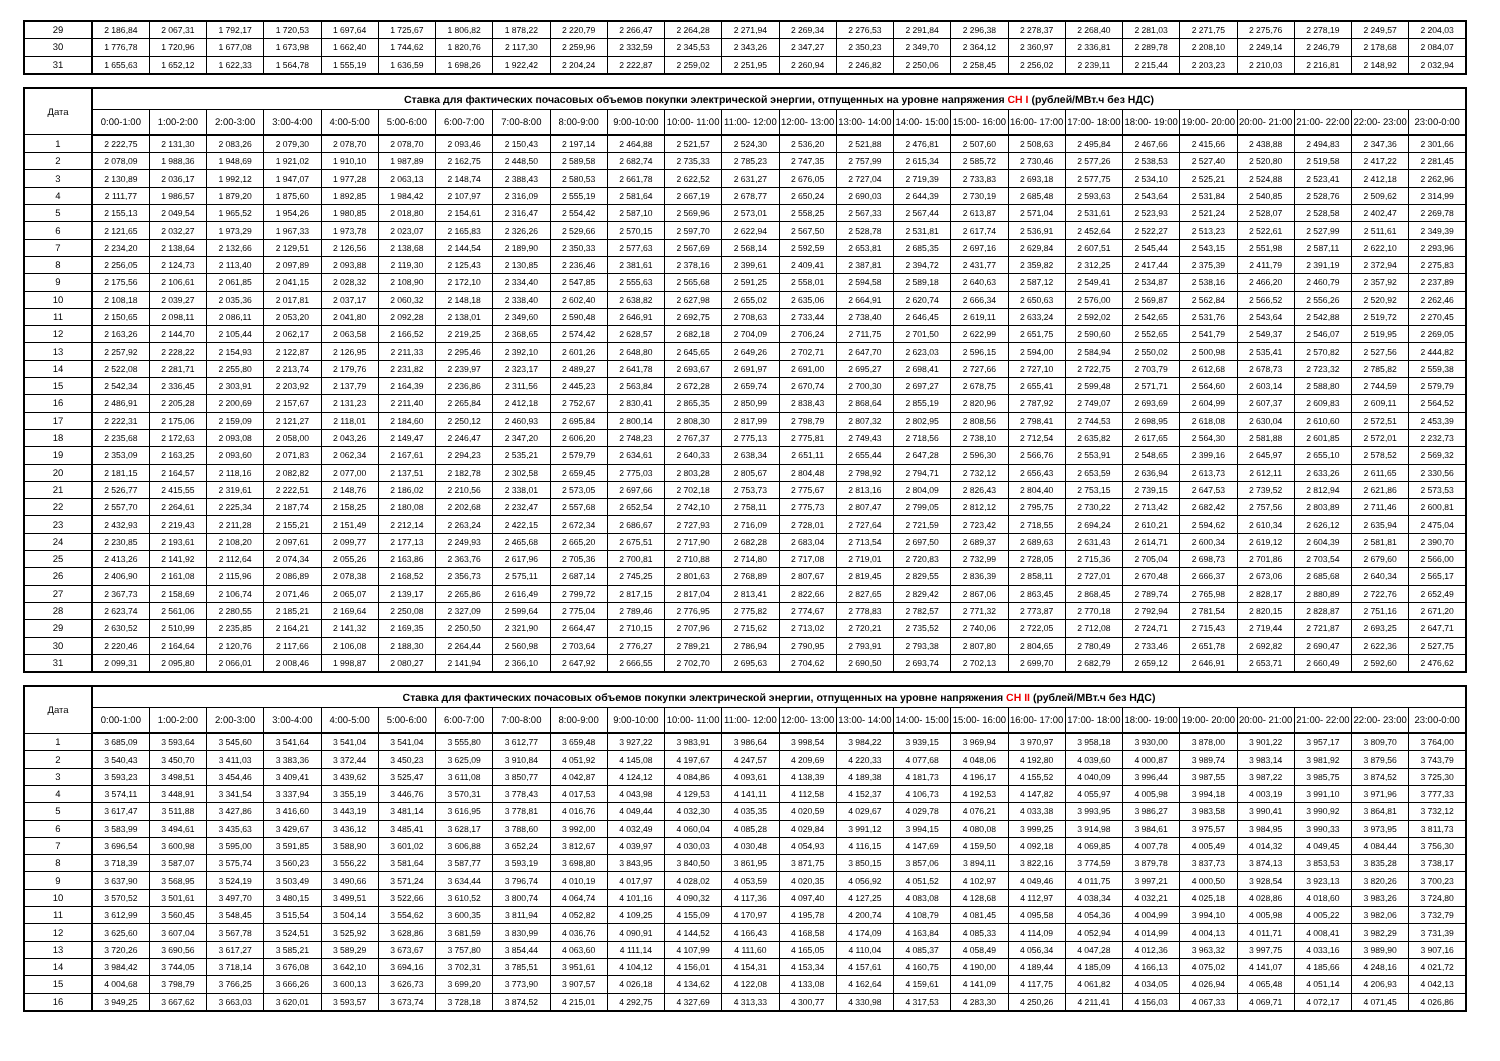| 29 | 2 186,84 | 2 067,31 | 1 792,17 | 1 720,53 | 1 697,64 | 1 725,67 | 1 806,82 | 1 878,22 | 2 220,79 | 2 266,47 | 2 264,28 | 2 271,94 | 2 269,34 | 2 276,53 | 2 291,84 | 2 296,38 | 2 278,37 | 2 268,40 | 2 281,03 | 2 271,75 | 2 275,76 | 2 278,19 | 2 249,57 | 2 204,03 |
| 30 | 1 776,78 | 1 720,96 | 1 677,08 | 1 673,98 | 1 662,40 | 1 744,62 | 1 820,76 | 2 117,30 | 2 259,96 | 2 332,59 | 2 345,53 | 2 343,26 | 2 347,27 | 2 350,23 | 2 349,70 | 2 364,12 | 2 360,97 | 2 336,81 | 2 289,78 | 2 208,10 | 2 249,14 | 2 246,79 | 2 178,68 | 2 084,07 |
| 31 | 1 655,63 | 1 652,12 | 1 622,33 | 1 564,78 | 1 555,19 | 1 636,59 | 1 698,26 | 1 922,42 | 2 204,24 | 2 222,87 | 2 259,02 | 2 251,95 | 2 260,94 | 2 246,82 | 2 250,06 | 2 258,45 | 2 256,02 | 2 239,11 | 2 215,44 | 2 203,23 | 2 210,03 | 2 216,81 | 2 148,92 | 2 032,94 |
| Дата | Ставка для фактических почасовых объемов покупки электрической энергии, отпущенных на уровне напряжения СН I (рублей/МВт.ч без НДС) | | | | | | | | | | | | | | | | | | | | | | | |
| --- | --- | --- | --- | --- | --- | --- | --- | --- | --- | --- | --- | --- | --- | --- | --- | --- | --- | --- | --- | --- | --- | --- | --- | --- |
| | 0:00-1:00 | 1:00-2:00 | 2:00-3:00 | 3:00-4:00 | 4:00-5:00 | 5:00-6:00 | 6:00-7:00 | 7:00-8:00 | 8:00-9:00 | 9:00-10:00 | 10:00- 11:00 | 11:00- 12:00 | 12:00- 13:00 | 13:00- 14:00 | 14:00- 15:00 | 15:00- 16:00 | 16:00- 17:00 | 17:00- 18:00 | 18:00- 19:00 | 19:00- 20:00 | 20:00- 21:00 | 21:00- 22:00 | 22:00- 23:00 | 23:00-0:00 |
| 1 | 2 222,75 | 2 131,30 | 2 083,26 | 2 079,30 | 2 078,70 | 2 078,70 | 2 093,46 | 2 150,43 | 2 197,14 | 2 464,88 | 2 521,57 | 2 524,30 | 2 536,20 | 2 521,88 | 2 476,81 | 2 507,60 | 2 508,63 | 2 495,84 | 2 467,66 | 2 415,66 | 2 438,88 | 2 494,83 | 2 347,36 | 2 301,66 |
| 2 | 2 078,09 | 1 988,36 | 1 948,69 | 1 921,02 | 1 910,10 | 1 987,89 | 2 162,75 | 2 448,50 | 2 589,58 | 2 682,74 | 2 735,33 | 2 785,23 | 2 747,35 | 2 757,99 | 2 615,34 | 2 585,72 | 2 730,46 | 2 577,26 | 2 538,53 | 2 527,40 | 2 520,80 | 2 519,58 | 2 417,22 | 2 281,45 |
| 3 | 2 130,89 | 2 036,17 | 1 992,12 | 1 947,07 | 1 977,28 | 2 063,13 | 2 148,74 | 2 388,43 | 2 580,53 | 2 661,78 | 2 622,52 | 2 631,27 | 2 676,05 | 2 727,04 | 2 719,39 | 2 733,83 | 2 693,18 | 2 577,75 | 2 534,10 | 2 525,21 | 2 524,88 | 2 523,41 | 2 412,18 | 2 262,96 |
| 4 | 2 111,77 | 1 986,57 | 1 879,20 | 1 875,60 | 1 892,85 | 1 984,42 | 2 107,97 | 2 316,09 | 2 555,19 | 2 581,64 | 2 667,19 | 2 678,77 | 2 650,24 | 2 690,03 | 2 644,39 | 2 730,19 | 2 685,48 | 2 593,63 | 2 543,64 | 2 531,84 | 2 540,85 | 2 528,76 | 2 509,62 | 2 314,99 |
| 5 | 2 155,13 | 2 049,54 | 1 965,52 | 1 954,26 | 1 980,85 | 2 018,80 | 2 154,61 | 2 316,47 | 2 554,42 | 2 587,10 | 2 569,96 | 2 573,01 | 2 558,25 | 2 567,33 | 2 567,44 | 2 613,87 | 2 571,04 | 2 531,61 | 2 523,93 | 2 521,24 | 2 528,07 | 2 528,58 | 2 402,47 | 2 269,78 |
| 6 | 2 121,65 | 2 032,27 | 1 973,29 | 1 967,33 | 1 973,78 | 2 023,07 | 2 165,83 | 2 326,26 | 2 529,66 | 2 570,15 | 2 597,70 | 2 622,94 | 2 567,50 | 2 528,78 | 2 531,81 | 2 617,74 | 2 536,91 | 2 452,64 | 2 522,27 | 2 513,23 | 2 522,61 | 2 527,99 | 2 511,61 | 2 349,39 |
| 7 | 2 234,20 | 2 138,64 | 2 132,66 | 2 129,51 | 2 126,56 | 2 138,68 | 2 144,54 | 2 189,90 | 2 350,33 | 2 577,63 | 2 567,69 | 2 568,14 | 2 592,59 | 2 653,81 | 2 685,35 | 2 697,16 | 2 629,84 | 2 607,51 | 2 545,44 | 2 543,15 | 2 551,98 | 2 587,11 | 2 622,10 | 2 293,96 |
| 8 | 2 256,05 | 2 124,73 | 2 113,40 | 2 097,89 | 2 093,88 | 2 119,30 | 2 125,43 | 2 130,85 | 2 236,46 | 2 381,61 | 2 378,16 | 2 399,61 | 2 409,41 | 2 387,81 | 2 394,72 | 2 431,77 | 2 359,82 | 2 312,25 | 2 417,44 | 2 375,39 | 2 411,79 | 2 391,19 | 2 372,94 | 2 275,83 |
| 9 | 2 175,56 | 2 106,61 | 2 061,85 | 2 041,15 | 2 028,32 | 2 108,90 | 2 172,10 | 2 334,40 | 2 547,85 | 2 555,63 | 2 565,68 | 2 591,25 | 2 558,01 | 2 594,58 | 2 589,18 | 2 640,63 | 2 587,12 | 2 549,41 | 2 534,87 | 2 538,16 | 2 466,20 | 2 460,79 | 2 357,92 | 2 237,89 |
| 10 | 2 108,18 | 2 039,27 | 2 035,36 | 2 017,81 | 2 037,17 | 2 060,32 | 2 148,18 | 2 338,40 | 2 602,40 | 2 638,82 | 2 627,98 | 2 655,02 | 2 635,06 | 2 664,91 | 2 620,74 | 2 666,34 | 2 650,63 | 2 576,00 | 2 569,87 | 2 562,84 | 2 566,52 | 2 556,26 | 2 520,92 | 2 262,46 |
| 11 | 2 150,65 | 2 098,11 | 2 086,11 | 2 053,20 | 2 041,80 | 2 092,28 | 2 138,01 | 2 349,60 | 2 590,48 | 2 646,91 | 2 692,75 | 2 708,63 | 2 733,44 | 2 738,40 | 2 646,45 | 2 619,11 | 2 633,24 | 2 592,02 | 2 542,65 | 2 531,76 | 2 543,64 | 2 542,88 | 2 519,72 | 2 270,45 |
| 12 | 2 163,26 | 2 144,70 | 2 105,44 | 2 062,17 | 2 063,58 | 2 166,52 | 2 219,25 | 2 368,65 | 2 574,42 | 2 628,57 | 2 682,18 | 2 704,09 | 2 706,24 | 2 711,75 | 2 701,50 | 2 622,99 | 2 651,75 | 2 590,60 | 2 552,65 | 2 541,79 | 2 549,37 | 2 546,07 | 2 519,95 | 2 269,05 |
| 13 | 2 257,92 | 2 228,22 | 2 154,93 | 2 122,87 | 2 126,95 | 2 211,33 | 2 295,46 | 2 392,10 | 2 601,26 | 2 648,80 | 2 645,65 | 2 649,26 | 2 702,71 | 2 647,70 | 2 623,03 | 2 596,15 | 2 594,00 | 2 584,94 | 2 550,02 | 2 500,98 | 2 535,41 | 2 570,82 | 2 527,56 | 2 444,82 |
| 14 | 2 522,08 | 2 281,71 | 2 255,80 | 2 213,74 | 2 179,76 | 2 231,82 | 2 239,97 | 2 323,17 | 2 489,27 | 2 641,78 | 2 693,67 | 2 691,97 | 2 691,00 | 2 695,27 | 2 698,41 | 2 727,66 | 2 727,10 | 2 722,75 | 2 703,79 | 2 612,68 | 2 678,73 | 2 723,32 | 2 785,82 | 2 559,38 |
| 15 | 2 542,34 | 2 336,45 | 2 303,91 | 2 203,92 | 2 137,79 | 2 164,39 | 2 236,86 | 2 311,56 | 2 445,23 | 2 563,84 | 2 672,28 | 2 659,74 | 2 670,74 | 2 700,30 | 2 697,27 | 2 678,75 | 2 655,41 | 2 599,48 | 2 571,71 | 2 564,60 | 2 603,14 | 2 588,80 | 2 744,59 | 2 579,79 |
| 16 | 2 486,91 | 2 205,28 | 2 200,69 | 2 157,67 | 2 131,23 | 2 211,40 | 2 265,84 | 2 412,18 | 2 752,67 | 2 830,41 | 2 865,35 | 2 850,99 | 2 838,43 | 2 868,64 | 2 855,19 | 2 820,96 | 2 787,92 | 2 749,07 | 2 693,69 | 2 604,99 | 2 607,37 | 2 609,83 | 2 609,11 | 2 564,52 |
| 17 | 2 222,31 | 2 175,06 | 2 159,09 | 2 121,27 | 2 118,01 | 2 184,60 | 2 250,12 | 2 460,93 | 2 695,84 | 2 800,14 | 2 808,30 | 2 817,99 | 2 798,79 | 2 807,32 | 2 802,95 | 2 808,56 | 2 798,41 | 2 744,53 | 2 698,95 | 2 618,08 | 2 630,04 | 2 610,60 | 2 572,51 | 2 453,39 |
| 18 | 2 235,68 | 2 172,63 | 2 093,08 | 2 058,00 | 2 043,26 | 2 149,47 | 2 246,47 | 2 347,20 | 2 606,20 | 2 748,23 | 2 767,37 | 2 775,13 | 2 775,81 | 2 749,43 | 2 718,56 | 2 738,10 | 2 712,54 | 2 635,82 | 2 617,65 | 2 564,30 | 2 581,88 | 2 601,85 | 2 572,01 | 2 232,73 |
| 19 | 2 353,09 | 2 163,25 | 2 093,60 | 2 071,83 | 2 062,34 | 2 167,61 | 2 294,23 | 2 535,21 | 2 579,79 | 2 634,61 | 2 640,33 | 2 638,34 | 2 651,11 | 2 655,44 | 2 647,28 | 2 596,30 | 2 566,76 | 2 553,91 | 2 548,65 | 2 399,16 | 2 645,97 | 2 655,10 | 2 578,52 | 2 569,32 |
| 20 | 2 181,15 | 2 164,57 | 2 118,16 | 2 082,82 | 2 077,00 | 2 137,51 | 2 182,78 | 2 302,58 | 2 659,45 | 2 775,03 | 2 803,28 | 2 805,67 | 2 804,48 | 2 798,92 | 2 794,71 | 2 732,12 | 2 656,43 | 2 653,59 | 2 636,94 | 2 613,73 | 2 612,11 | 2 633,26 | 2 611,65 | 2 330,56 |
| 21 | 2 526,77 | 2 415,55 | 2 319,61 | 2 222,51 | 2 148,76 | 2 186,02 | 2 210,56 | 2 338,01 | 2 573,05 | 2 697,66 | 2 702,18 | 2 753,73 | 2 775,67 | 2 813,16 | 2 804,09 | 2 826,43 | 2 804,40 | 2 753,15 | 2 739,15 | 2 647,53 | 2 739,52 | 2 812,94 | 2 621,86 | 2 573,53 |
| 22 | 2 557,70 | 2 264,61 | 2 225,34 | 2 187,74 | 2 158,25 | 2 180,08 | 2 202,68 | 2 232,47 | 2 557,68 | 2 652,54 | 2 742,10 | 2 758,11 | 2 775,73 | 2 807,47 | 2 799,05 | 2 812,12 | 2 795,75 | 2 730,22 | 2 713,42 | 2 682,42 | 2 757,56 | 2 803,89 | 2 711,46 | 2 600,81 |
| 23 | 2 432,93 | 2 219,43 | 2 211,28 | 2 155,21 | 2 151,49 | 2 212,14 | 2 263,24 | 2 422,15 | 2 672,34 | 2 686,67 | 2 727,93 | 2 716,09 | 2 728,01 | 2 727,64 | 2 721,59 | 2 723,42 | 2 718,55 | 2 694,24 | 2 610,21 | 2 594,62 | 2 610,34 | 2 626,12 | 2 635,94 | 2 475,04 |
| 24 | 2 230,85 | 2 193,61 | 2 108,20 | 2 097,61 | 2 099,77 | 2 177,13 | 2 249,93 | 2 465,68 | 2 665,20 | 2 675,51 | 2 717,90 | 2 682,28 | 2 683,04 | 2 713,54 | 2 697,50 | 2 689,37 | 2 689,63 | 2 631,43 | 2 614,71 | 2 600,34 | 2 619,12 | 2 604,39 | 2 581,81 | 2 390,70 |
| 25 | 2 413,26 | 2 141,92 | 2 112,64 | 2 074,34 | 2 055,26 | 2 163,86 | 2 363,76 | 2 617,96 | 2 705,36 | 2 700,81 | 2 710,88 | 2 714,80 | 2 717,08 | 2 719,01 | 2 720,83 | 2 732,99 | 2 728,05 | 2 715,36 | 2 705,04 | 2 698,73 | 2 701,86 | 2 703,54 | 2 679,60 | 2 566,00 |
| 26 | 2 406,90 | 2 161,08 | 2 115,96 | 2 086,89 | 2 078,38 | 2 168,52 | 2 356,73 | 2 575,11 | 2 687,14 | 2 745,25 | 2 801,63 | 2 768,89 | 2 807,67 | 2 819,45 | 2 829,55 | 2 836,39 | 2 858,11 | 2 727,01 | 2 670,48 | 2 666,37 | 2 673,06 | 2 685,68 | 2 640,34 | 2 565,17 |
| 27 | 2 367,73 | 2 158,69 | 2 106,74 | 2 071,46 | 2 065,07 | 2 139,17 | 2 265,86 | 2 616,49 | 2 799,72 | 2 817,15 | 2 817,04 | 2 813,41 | 2 822,66 | 2 827,65 | 2 829,42 | 2 867,06 | 2 863,45 | 2 868,45 | 2 789,74 | 2 765,98 | 2 828,17 | 2 880,89 | 2 722,76 | 2 652,49 |
| 28 | 2 623,74 | 2 561,06 | 2 280,55 | 2 185,21 | 2 169,64 | 2 250,08 | 2 327,09 | 2 599,64 | 2 775,04 | 2 789,46 | 2 776,95 | 2 775,82 | 2 774,67 | 2 778,83 | 2 782,57 | 2 771,32 | 2 773,87 | 2 770,18 | 2 792,94 | 2 781,54 | 2 820,15 | 2 828,87 | 2 751,16 | 2 671,20 |
| 29 | 2 630,52 | 2 510,99 | 2 235,85 | 2 164,21 | 2 141,32 | 2 169,35 | 2 250,50 | 2 321,90 | 2 664,47 | 2 710,15 | 2 707,96 | 2 715,62 | 2 713,02 | 2 720,21 | 2 735,52 | 2 740,06 | 2 722,05 | 2 712,08 | 2 724,71 | 2 715,43 | 2 719,44 | 2 721,87 | 2 693,25 | 2 647,71 |
| 30 | 2 220,46 | 2 164,64 | 2 120,76 | 2 117,66 | 2 106,08 | 2 188,30 | 2 264,44 | 2 560,98 | 2 703,64 | 2 776,27 | 2 789,21 | 2 786,94 | 2 790,95 | 2 793,91 | 2 793,38 | 2 807,80 | 2 804,65 | 2 780,49 | 2 733,46 | 2 651,78 | 2 692,82 | 2 690,47 | 2 622,36 | 2 527,75 |
| 31 | 2 099,31 | 2 095,80 | 2 066,01 | 2 008,46 | 1 998,87 | 2 080,27 | 2 141,94 | 2 366,10 | 2 647,92 | 2 666,55 | 2 702,70 | 2 695,63 | 2 704,62 | 2 690,50 | 2 693,74 | 2 702,13 | 2 699,70 | 2 682,79 | 2 659,12 | 2 646,91 | 2 653,71 | 2 660,49 | 2 592,60 | 2 476,62 |
| Дата | Ставка для фактических почасовых объемов покупки электрической энергии, отпущенных на уровне напряжения СН II (рублей/МВт.ч без НДС) | | | | | | | | | | | | | | | | | | | | | | | |
| --- | --- | --- | --- | --- | --- | --- | --- | --- | --- | --- | --- | --- | --- | --- | --- | --- | --- | --- | --- | --- | --- | --- | --- | --- |
| | 0:00-1:00 | 1:00-2:00 | 2:00-3:00 | 3:00-4:00 | 4:00-5:00 | 5:00-6:00 | 6:00-7:00 | 7:00-8:00 | 8:00-9:00 | 9:00-10:00 | 10:00- 11:00 | 11:00- 12:00 | 12:00- 13:00 | 13:00- 14:00 | 14:00- 15:00 | 15:00- 16:00 | 16:00- 17:00 | 17:00- 18:00 | 18:00- 19:00 | 19:00- 20:00 | 20:00- 21:00 | 21:00- 22:00 | 22:00- 23:00 | 23:00-0:00 |
| 1 | 3 685,09 | 3 593,64 | 3 545,60 | 3 541,64 | 3 541,04 | 3 541,04 | 3 555,80 | 3 612,77 | 3 659,48 | 3 927,22 | 3 983,91 | 3 986,64 | 3 998,54 | 3 984,22 | 3 939,15 | 3 969,94 | 3 970,97 | 3 958,18 | 3 930,00 | 3 878,00 | 3 901,22 | 3 957,17 | 3 809,70 | 3 764,00 |
| 2 | 3 540,43 | 3 450,70 | 3 411,03 | 3 383,36 | 3 372,44 | 3 450,23 | 3 625,09 | 3 910,84 | 4 051,92 | 4 145,08 | 4 197,67 | 4 247,57 | 4 209,69 | 4 220,33 | 4 077,68 | 4 048,06 | 4 192,80 | 4 039,60 | 4 000,87 | 3 989,74 | 3 983,14 | 3 981,92 | 3 879,56 | 3 743,79 |
| 3 | 3 593,23 | 3 498,51 | 3 454,46 | 3 409,41 | 3 439,62 | 3 525,47 | 3 611,08 | 3 850,77 | 4 042,87 | 4 124,12 | 4 084,86 | 4 093,61 | 4 138,39 | 4 189,38 | 4 181,73 | 4 196,17 | 4 155,52 | 4 040,09 | 3 996,44 | 3 987,55 | 3 987,22 | 3 985,75 | 3 874,52 | 3 725,30 |
| 4 | 3 574,11 | 3 448,91 | 3 341,54 | 3 337,94 | 3 355,19 | 3 446,76 | 3 570,31 | 3 778,43 | 4 017,53 | 4 043,98 | 4 129,53 | 4 141,11 | 4 112,58 | 4 152,37 | 4 106,73 | 4 192,53 | 4 147,82 | 4 055,97 | 4 005,98 | 3 994,18 | 4 003,19 | 3 991,10 | 3 971,96 | 3 777,33 |
| 5 | 3 617,47 | 3 511,88 | 3 427,86 | 3 416,60 | 3 443,19 | 3 481,14 | 3 616,95 | 3 778,81 | 4 016,76 | 4 049,44 | 4 032,30 | 4 035,35 | 4 020,59 | 4 029,67 | 4 029,78 | 4 076,21 | 4 033,38 | 3 993,95 | 3 986,27 | 3 983,58 | 3 990,41 | 3 990,92 | 3 864,81 | 3 732,12 |
| 6 | 3 583,99 | 3 494,61 | 3 435,63 | 3 429,67 | 3 436,12 | 3 485,41 | 3 628,17 | 3 788,60 | 3 992,00 | 4 032,49 | 4 060,04 | 4 085,28 | 4 029,84 | 3 991,12 | 3 994,15 | 4 080,08 | 3 999,25 | 3 914,98 | 3 984,61 | 3 975,57 | 3 984,95 | 3 990,33 | 3 973,95 | 3 811,73 |
| 7 | 3 696,54 | 3 600,98 | 3 595,00 | 3 591,85 | 3 588,90 | 3 601,02 | 3 606,88 | 3 652,24 | 3 812,67 | 4 039,97 | 4 030,03 | 4 030,48 | 4 054,93 | 4 116,15 | 4 147,69 | 4 159,50 | 4 092,18 | 4 069,85 | 4 007,78 | 4 005,49 | 4 014,32 | 4 049,45 | 4 084,44 | 3 756,30 |
| 8 | 3 718,39 | 3 587,07 | 3 575,74 | 3 560,23 | 3 556,22 | 3 581,64 | 3 587,77 | 3 593,19 | 3 698,80 | 3 843,95 | 3 840,50 | 3 861,95 | 3 871,75 | 3 850,15 | 3 857,06 | 3 894,11 | 3 822,16 | 3 774,59 | 3 879,78 | 3 837,73 | 3 874,13 | 3 853,53 | 3 835,28 | 3 738,17 |
| 9 | 3 637,90 | 3 568,95 | 3 524,19 | 3 503,49 | 3 490,66 | 3 571,24 | 3 634,44 | 3 796,74 | 4 010,19 | 4 017,97 | 4 028,02 | 4 053,59 | 4 020,35 | 4 056,92 | 4 051,52 | 4 102,97 | 4 049,46 | 4 011,75 | 3 997,21 | 4 000,50 | 3 928,54 | 3 923,13 | 3 820,26 | 3 700,23 |
| 10 | 3 570,52 | 3 501,61 | 3 497,70 | 3 480,15 | 3 499,51 | 3 522,66 | 3 610,52 | 3 800,74 | 4 064,74 | 4 101,16 | 4 090,32 | 4 117,36 | 4 097,40 | 4 127,25 | 4 083,08 | 4 128,68 | 4 112,97 | 4 038,34 | 4 032,21 | 4 025,18 | 4 028,86 | 4 018,60 | 3 983,26 | 3 724,80 |
| 11 | 3 612,99 | 3 560,45 | 3 548,45 | 3 515,54 | 3 504,14 | 3 554,62 | 3 600,35 | 3 811,94 | 4 052,82 | 4 109,25 | 4 155,09 | 4 170,97 | 4 195,78 | 4 200,74 | 4 108,79 | 4 081,45 | 4 095,58 | 4 054,36 | 4 004,99 | 3 994,10 | 4 005,98 | 4 005,22 | 3 982,06 | 3 732,79 |
| 12 | 3 625,60 | 3 607,04 | 3 567,78 | 3 524,51 | 3 525,92 | 3 628,86 | 3 681,59 | 3 830,99 | 4 036,76 | 4 090,91 | 4 144,52 | 4 166,43 | 4 168,58 | 4 174,09 | 4 163,84 | 4 085,33 | 4 114,09 | 4 052,94 | 4 014,99 | 4 004,13 | 4 011,71 | 4 008,41 | 3 982,29 | 3 731,39 |
| 13 | 3 720,26 | 3 690,56 | 3 617,27 | 3 585,21 | 3 589,29 | 3 673,67 | 3 757,80 | 3 854,44 | 4 063,60 | 4 111,14 | 4 107,99 | 4 111,60 | 4 165,05 | 4 110,04 | 4 085,37 | 4 058,49 | 4 056,34 | 4 047,28 | 4 012,36 | 3 963,32 | 3 997,75 | 4 033,16 | 3 989,90 | 3 907,16 |
| 14 | 3 984,42 | 3 744,05 | 3 718,14 | 3 676,08 | 3 642,10 | 3 694,16 | 3 702,31 | 3 785,51 | 3 951,61 | 4 104,12 | 4 156,01 | 4 154,31 | 4 153,34 | 4 157,61 | 4 160,75 | 4 190,00 | 4 189,44 | 4 185,09 | 4 166,13 | 4 075,02 | 4 141,07 | 4 185,66 | 4 248,16 | 4 021,72 |
| 15 | 4 004,68 | 3 798,79 | 3 766,25 | 3 666,26 | 3 600,13 | 3 626,73 | 3 699,20 | 3 773,90 | 3 907,57 | 4 026,18 | 4 134,62 | 4 122,08 | 4 133,08 | 4 162,64 | 4 159,61 | 4 141,09 | 4 117,75 | 4 061,82 | 4 034,05 | 4 026,94 | 4 065,48 | 4 051,14 | 4 206,93 | 4 042,13 |
| 16 | 3 949,25 | 3 667,62 | 3 663,03 | 3 620,01 | 3 593,57 | 3 673,74 | 3 728,18 | 3 874,52 | 4 215,01 | 4 292,75 | 4 327,69 | 4 313,33 | 4 300,77 | 4 330,98 | 4 317,53 | 4 283,30 | 4 250,26 | 4 211,41 | 4 156,03 | 4 067,33 | 4 069,71 | 4 072,17 | 4 071,45 | 4 026,86 |